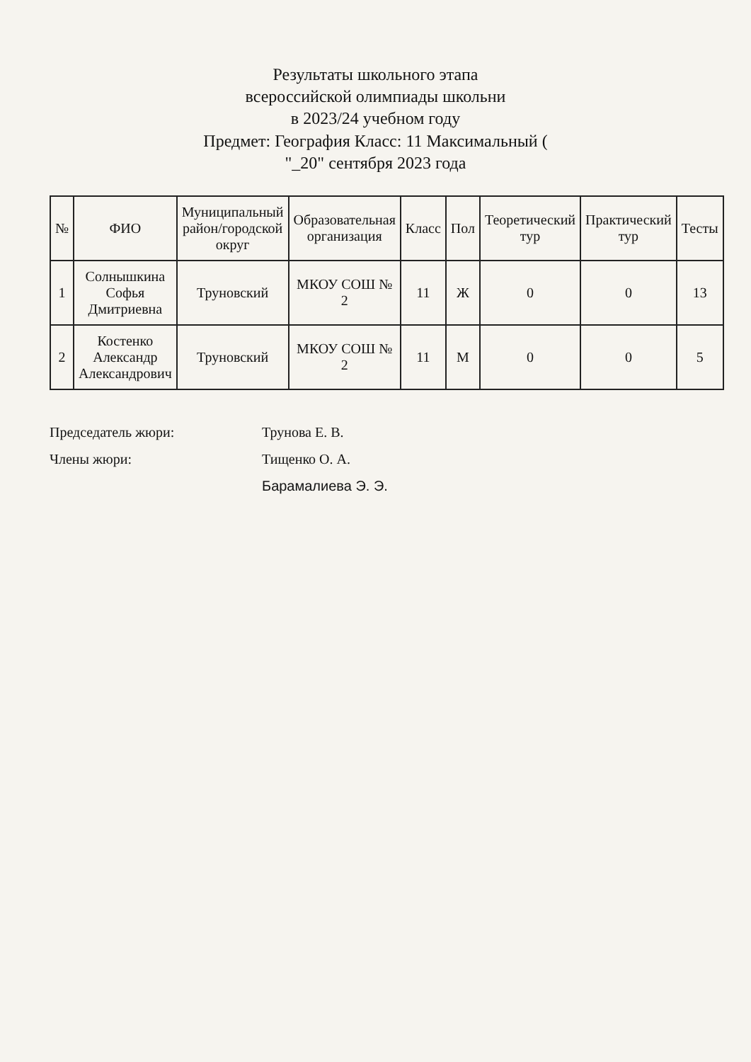Результаты школьного этапа
всероссийской олимпиады школьни
в 2023/24 учебном году
Предмет: География Класс: 11 Максимальный (
"_20" сентября 2023 года
| № | ФИО | Муниципальный район/городской округ | Образовательная организация | Класс | Пол | Теоретический тур | Практический тур | Тесты |
| --- | --- | --- | --- | --- | --- | --- | --- | --- |
| 1 | Солнышкина Софья Дмитриевна | Труновский | МКОУ СОШ № 2 | 11 | Ж | 0 | 0 | 13 |
| 2 | Костенко Александр Александрович | Труновский | МКОУ СОШ № 2 | 11 | М | 0 | 0 | 5 |
Председатель жюри: Трунова Е. В.
Члены жюри: Тищенко О. А.
Барамалиева Э. Э.